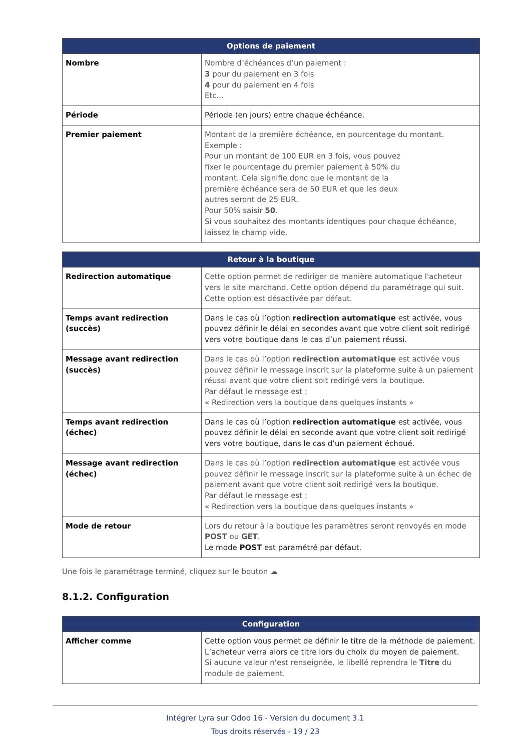| Options de paiement | |
| --- | --- |
| Nombre | Nombre d’échéances d’un paiement : 3 pour du paiement en 3 fois 4 pour du paiement en 4 fois Etc... |
| Période | Période (en jours) entre chaque échéance. |
| Premier paiement | Montant de la première échéance, en pourcentage du montant. Exemple : Pour un montant de 100 EUR en 3 fois, vous pouvez fixer le pourcentage du premier paiement à 50% du montant. Cela signifie donc que le montant de la première échéance sera de 50 EUR et que les deux autres seront de 25 EUR. Pour 50% saisir 50 . Si vous souhaitez des montants identiques pour chaque échéance, laissez le champ vide. |
| Retour à la boutique | |
| --- | --- |
| Redirection automatique | Cette option permet de rediriger de manière automatique l'acheteur vers le site marchand. Cette option dépend du paramétrage qui suit. Cette option est désactivée par défaut. |
| Temps avant redirection (succès) | Dans le cas où l’option redirection automatique est activée, vous pouvez définir le délai en secondes avant que votre client soit redirigé vers votre boutique dans le cas d’un paiement réussi. |
| Message avant redirection (succès) | Dans le cas où l’option redirection automatique est activée vous pouvez définir le message inscrit sur la plateforme suite à un paiement réussi avant que votre client soit redirigé vers la boutique. Par défaut le message est : « Redirection vers la boutique dans quelques instants » |
| Temps avant redirection (échec) | Dans le cas où l’option redirection automatique est activée, vous pouvez définir le délai en seconde avant que votre client soit redirigé vers votre boutique, dans le cas d’un paiement échoué. |
| Message avant redirection (échec) | Dans le cas où l’option redirection automatique est activée vous pouvez définir le message inscrit sur la plateforme suite à un échec de paiement avant que votre client soit redirigé vers la boutique. Par défaut le message est : « Redirection vers la boutique dans quelques instants » |
| Mode de retour | Lors du retour à la boutique les paramètres seront renvoyés en mode POST ou GET . Le mode POST est paramétré par défaut. |
Une fois le paramétrage terminé, cliquez sur le bouton ☁
8.1.2. Configuration
| Configuration | |
| --- | --- |
| Afficher comme | Cette option vous permet de définir le titre de la méthode de paiement. L’acheteur verra alors ce titre lors du choix du moyen de paiement. Si aucune valeur n'est renseignée, le libellé reprendra le Titre du module de paiement. |
Intégrer Lyra sur Odoo 16 - Version du document 3.1
Tous droits réservés - 19 / 23